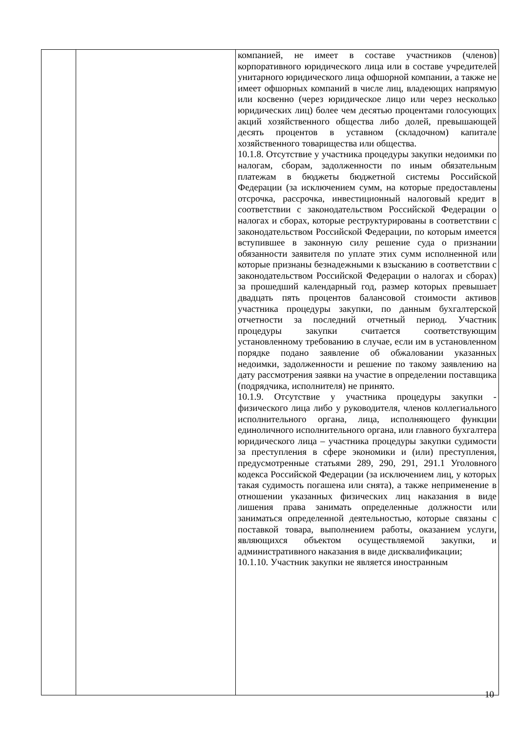| | | компанией, не имеет в составе участников (членов) корпоративного юридического лица или в составе учредителей унитарного юридического лица офшорной компании, а также не имеет офшорных компаний в числе лиц, владеющих напрямую или косвенно (через юридическое лицо или через несколько юридических лиц) более чем десятью процентами голосующих акций хозяйственного общества либо долей, превышающей десять процентов в уставном (складочном) капитале хозяйственного товарищества или общества. 10.1.8. Отсутствие у участника процедуры закупки недоимки по налогам, сборам, задолженности по иным обязательным платежам в бюджеты бюджетной системы Российской Федерации (за исключением сумм, на которые предоставлены отсрочка, рассрочка, инвестиционный налоговый кредит в соответствии с законодательством Российской Федерации о налогах и сборах, которые реструктурированы в соответствии с законодательством Российской Федерации, по которым имеется вступившее в законную силу решение суда о признании обязанности заявителя по уплате этих сумм исполненной или которые признаны безнадежными к взысканию в соответствии с законодательством Российской Федерации о налогах и сборах) за прошедший календарный год, размер которых превышает двадцать пять процентов балансовой стоимости активов участника процедуры закупки, по данным бухгалтерской отчетности за последний отчетный период. Участник процедуры закупки считается соответствующим установленному требованию в случае, если им в установленном порядке подано заявление об обжаловании указанных недоимки, задолженности и решение по такому заявлению на дату рассмотрения заявки на участие в определении поставщика (подрядчика, исполнителя) не принято. 10.1.9. Отсутствие у участника процедуры закупки - физического лица либо у руководителя, членов коллегиального исполнительного органа, лица, исполняющего функции единоличного исполнительного органа, или главного бухгалтера юридического лица – участника процедуры закупки судимости за преступления в сфере экономики и (или) преступления, предусмотренные статьями 289, 290, 291, 291.1 Уголовного кодекса Российской Федерации (за исключением лиц, у которых такая судимость погашена или снята), а также неприменение в отношении указанных физических лиц наказания в виде лишения права занимать определенные должности или заниматься определенной деятельностью, которые связаны с поставкой товара, выполнением работы, оказанием услуги, являющихся объектом осуществляемой закупки, и административного наказания в виде дисквалификации; 10.1.10. Участник закупки не является иностранным |
10